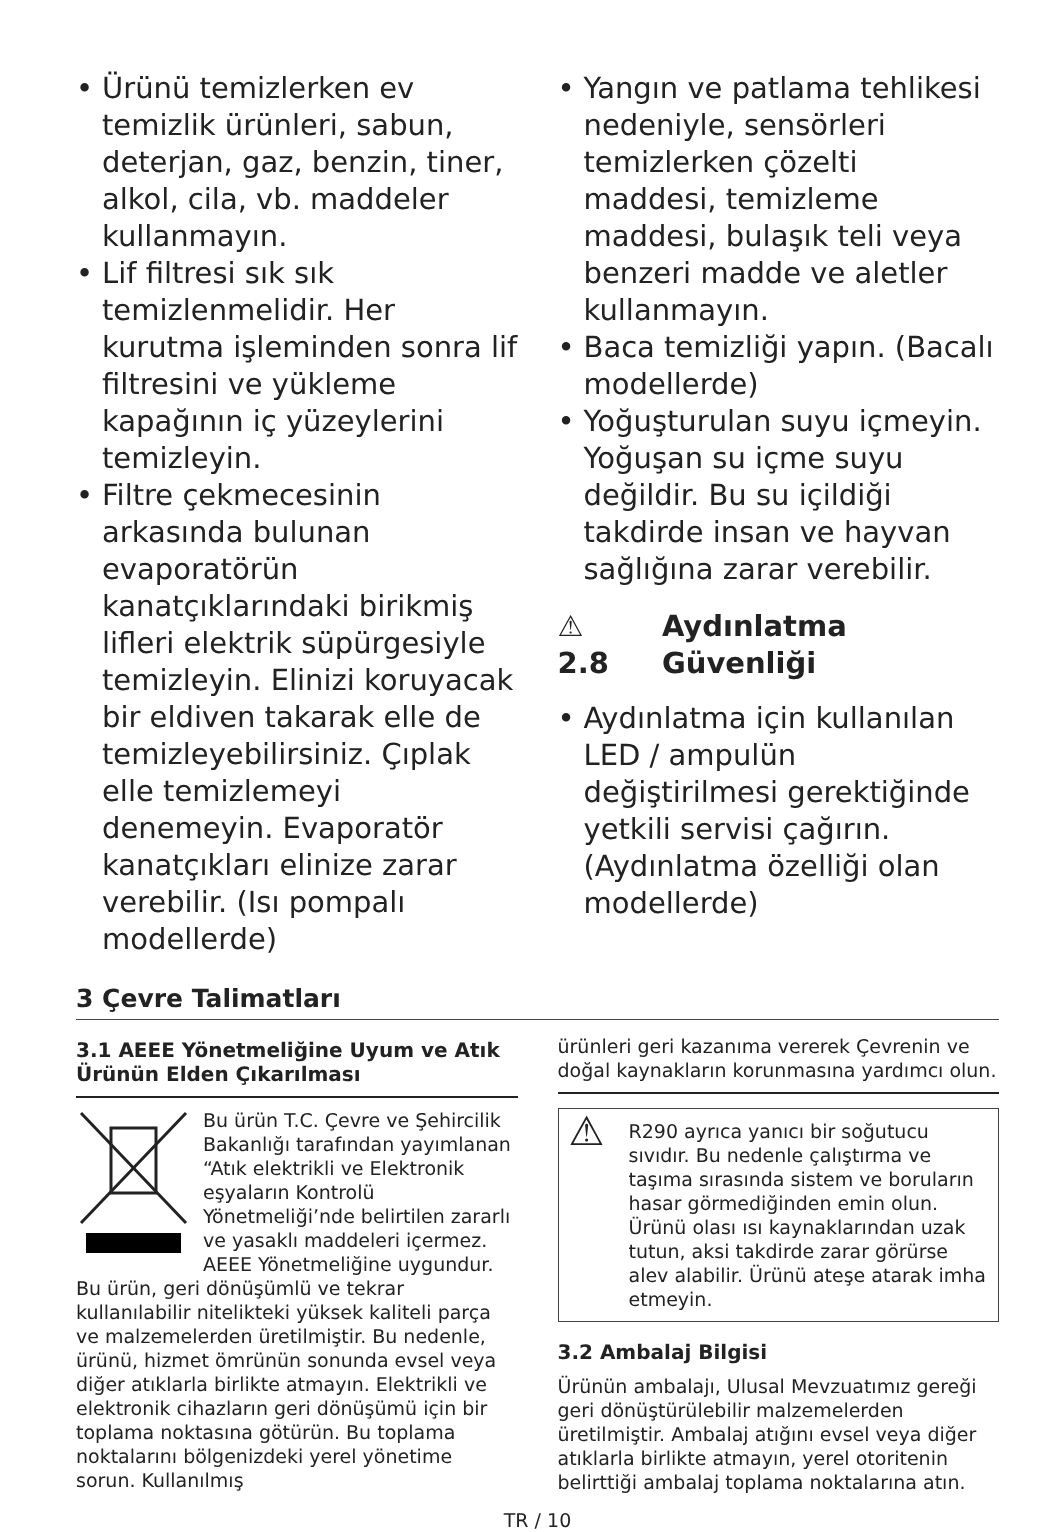• Ürünü temizlerken ev temizlik ürünleri, sabun, deterjan, gaz, benzin, tiner, alkol, cila, vb. maddeler kullanmayın.
• Lif filtresi sık sık temizlenmelidir. Her kurutma işleminden sonra lif filtresini ve yükleme kapağının iç yüzeylerini temizleyin.
• Filtre çekmecesinin arkasında bulunan evaporatörün kanatçıklarındaki birikmiş lifleri elektrik süpürgesiyle temizleyin. Elinizi koruyacak bir eldiven takarak elle de temizleyebilirsiniz. Çıplak elle temizlemeyi denemeyin. Evaporatör kanatçıkları elinize zarar verebilir. (Isı pompalı modellerde)
• Yangın ve patlama tehlikesi nedeniyle, sensörleri temizlerken çözelti maddesi, temizleme maddesi, bulaşık teli veya benzeri madde ve aletler kullanmayın.
• Baca temizliği yapın. (Bacalı modellerde)
• Yoğuşturulan suyu içmeyin. Yoğuşan su içme suyu değildir. Bu su içildiği takdirde insan ve hayvan sağlığına zarar verebilir.
⚠ 2.8 Aydınlatma Güvenliği
• Aydınlatma için kullanılan LED / ampulün değiştirilmesi gerektiğinde yetkili servisi çağırın.(Aydınlatma özelliği olan modellerde)
3 Çevre Talimatları
3.1 AEEE Yönetmeliğine Uyum ve Atık Ürünün Elden Çıkarılması
Bu ürün T.C. Çevre ve Şehircilik Bakanlığı tarafından yayımlanan “Atık elektrikli ve Elektronik eşyaların Kontrolü Yönetmeliği’nde belirtilen zararlı ve yasaklı maddeleri içermez. AEEE Yönetmeliğine uygundur. Bu ürün, geri dönüşümlü ve tekrar kullanılabilir nitelikteki yüksek kaliteli parça ve malzemelerden üretilmiştir. Bu nedenle, ürünü, hizmet ömrünün sonunda evsel veya diğer atıklarla birlikte atmayın. Elektrikli ve elektronik cihazların geri dönüşümü için bir toplama noktasına götürün. Bu toplama noktalarını bölgenizdeki yerel yönetime sorun. Kullanılmış
ürünleri geri kazanıma vererek Çevrenin ve doğal kaynakların korunmasına yardımcı olun.
⚠ R290 ayrıca yanıcı bir soğutucu sıvıdır. Bu nedenle çalıştırma ve taşıma sırasında sistem ve boruların hasar görmediğinden emin olun. Ürünü olası ısı kaynaklarından uzak tutun, aksi takdirde zarar görürse alev alabilir. Ürünü ateşe atarak imha etmeyin.
3.2 Ambalaj Bilgisi
Ürünün ambalajı, Ulusal Mevzuatımız gereği geri dönüştürülebilir malzemelerden üretilmiştir. Ambalaj atığını evsel veya diğer atıklarla birlikte atmayın, yerel otoritenin belirttiği ambalaj toplama noktalarına atın.
TR / 10